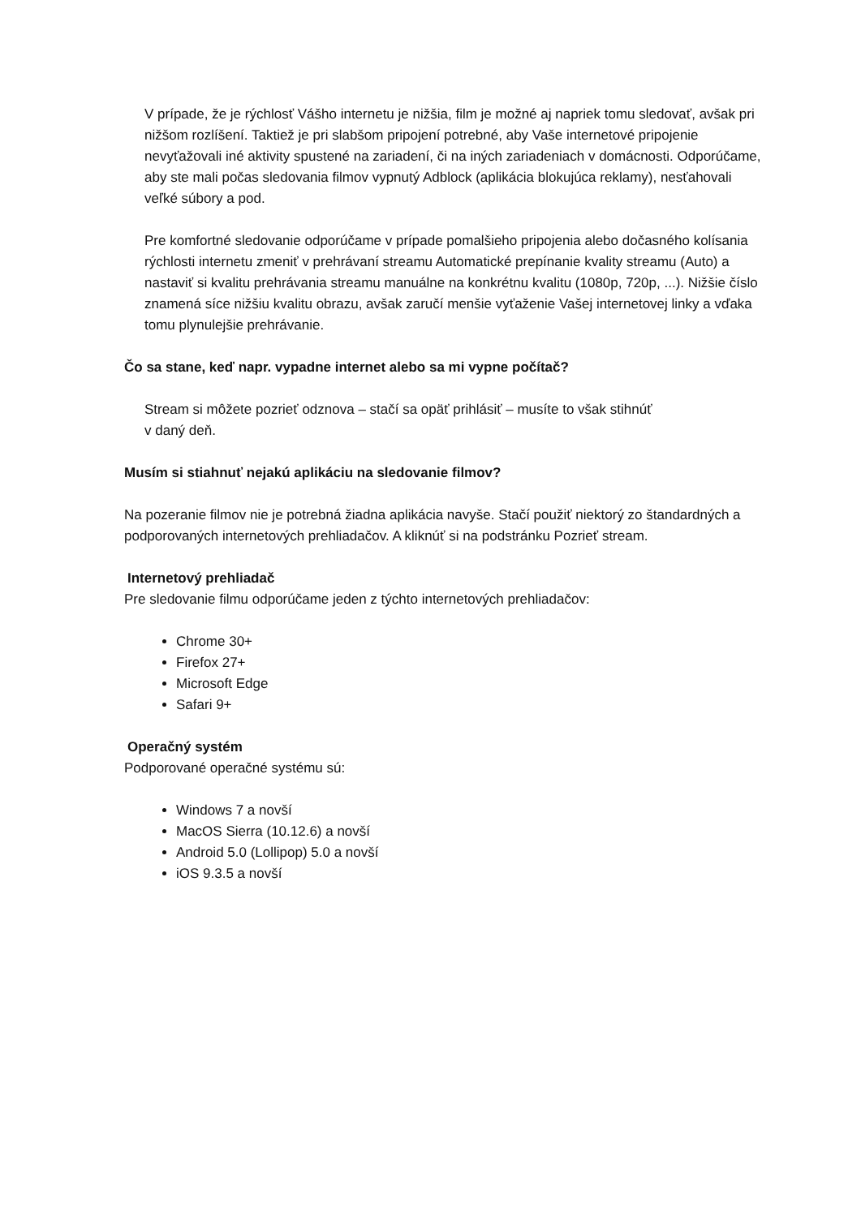V prípade, že je rýchlosť Vášho internetu je nižšia, film je možné aj napriek tomu sledovať, avšak pri nižšom rozlíšení. Taktiež je pri slabšom pripojení potrebné, aby Vaše internetové pripojenie nevyťažovali iné aktivity spustené na zariadení, či na iných zariadeniach v domácnosti. Odporúčame, aby ste mali počas sledovania filmov vypnutý Adblock (aplikácia blokujúca reklamy), nesťahovali veľké súbory a pod.
Pre komfortné sledovanie odporúčame v prípade pomalšieho pripojenia alebo dočasného kolísania rýchlosti internetu zmeniť v prehrávaní streamu Automatické prepínanie kvality streamu (Auto) a nastaviť si kvalitu prehrávania streamu manuálne na konkrétnu kvalitu (1080p, 720p, ...). Nižšie číslo znamená síce nižšiu kvalitu obrazu, avšak zaručí menšie vyťaženie Vašej internetovej linky a vďaka tomu plynulejšie prehrávanie.
Čo sa stane, keď napr. vypadne internet alebo sa mi vypne počítač?
Stream si môžete pozrieť odznova – stačí sa opäť prihlásiť – musíte to však stihnúť
v daný deň.
Musím si stiahnuť nejakú aplikáciu na sledovanie filmov?
Na pozeranie filmov nie je potrebná žiadna aplikácia navyše. Stačí použiť niektorý zo štandardných a podporovaných internetových prehliadačov. A kliknúť si na podstránku Pozrieť stream.
Internetový prehliadač
Pre sledovanie filmu odporúčame jeden z týchto internetových prehliadačov:
Chrome 30+
Firefox 27+
Microsoft Edge
Safari 9+
Operačný systém
Podporované operačné systému sú:
Windows 7 a novší
MacOS Sierra (10.12.6) a novší
Android 5.0 (Lollipop) 5.0 a novší
iOS 9.3.5 a novší